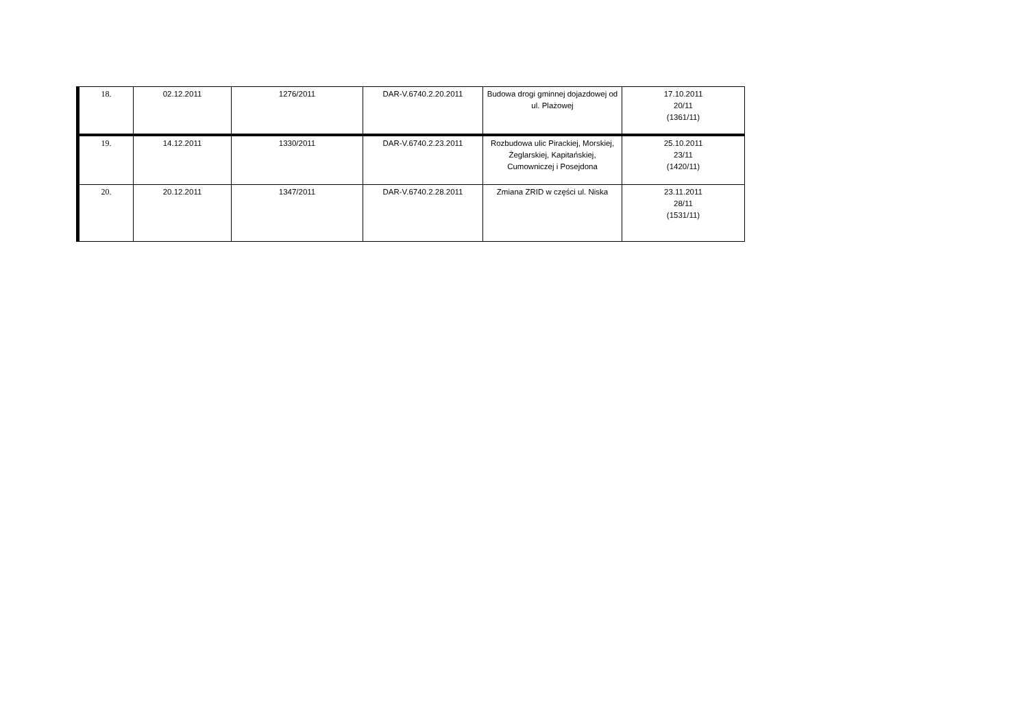| 18. | 02.12.2011 | 1276/2011 | DAR-V.6740.2.20.2011 | Budowa drogi gminnej dojazdowej od ul. Plażowej | 17.10.2011 20/11 (1361/11) |
| 19. | 14.12.2011 | 1330/2011 | DAR-V.6740.2.23.2011 | Rozbudowa ulic Pirackiej, Morskiej, Żeglarskiej, Kapitańskiej, Cumowniczej i Posejdona | 25.10.2011 23/11 (1420/11) |
| 20. | 20.12.2011 | 1347/2011 | DAR-V.6740.2.28.2011 | Zmiana ZRID w części ul. Niska | 23.11.2011 28/11 (1531/11) |